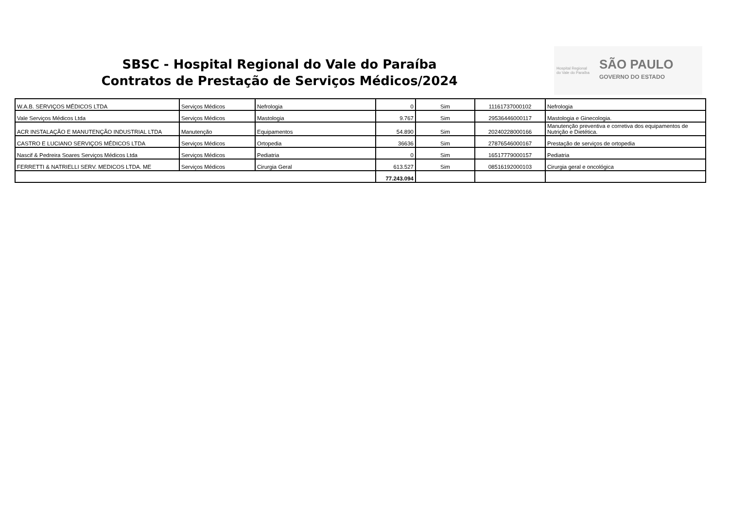SBSC - Hospital Regional do Vale do Paraíba
Contratos de Prestação de Serviços Médicos/2024
Hospital Regional
do Vale do Paraíba
SÃO PAULO
GOVERNO DO ESTADO
| W.A.B. SERVIÇOS MÉDICOS LTDA | Serviços Médicos | Nefrologia | 0 | Sim | 11161737000102 | Nefrologia |
| Vale Serviços Médicos Ltda | Serviços Médicos | Mastologia | 9.767 | Sim | 29536446000117 | Mastologia e Ginecologia. |
| ACR INSTALAÇÃO E MANUTENÇÃO INDUSTRIAL LTDA | Manutenção | Equipamentos | 54.890 | Sim | 20240228000166 | Manutenção preventiva e corretiva dos equipamentos de Nutrição e Dietética. |
| CASTRO E LUCIANO SERVIÇOS MÉDICOS LTDA | Serviços Médicos | Ortopedia | 36636 | Sim | 27876546000167 | Prestação de serviços de ortopedia |
| Nascif & Pedreira Soares Serviços Médicos Ltda | Serviços Médicos | Pediatria | 0 | Sim | 16517779000157 | Pediatria |
| FERRETTI & NATRIELLI SERV. MEDICOS LTDA. ME | Serviços Médicos | Cirurgia Geral | 613.527 | Sim | 08516192000103 | Cirurgia geral e oncológica |
| | | | 77.243.094 | | | |